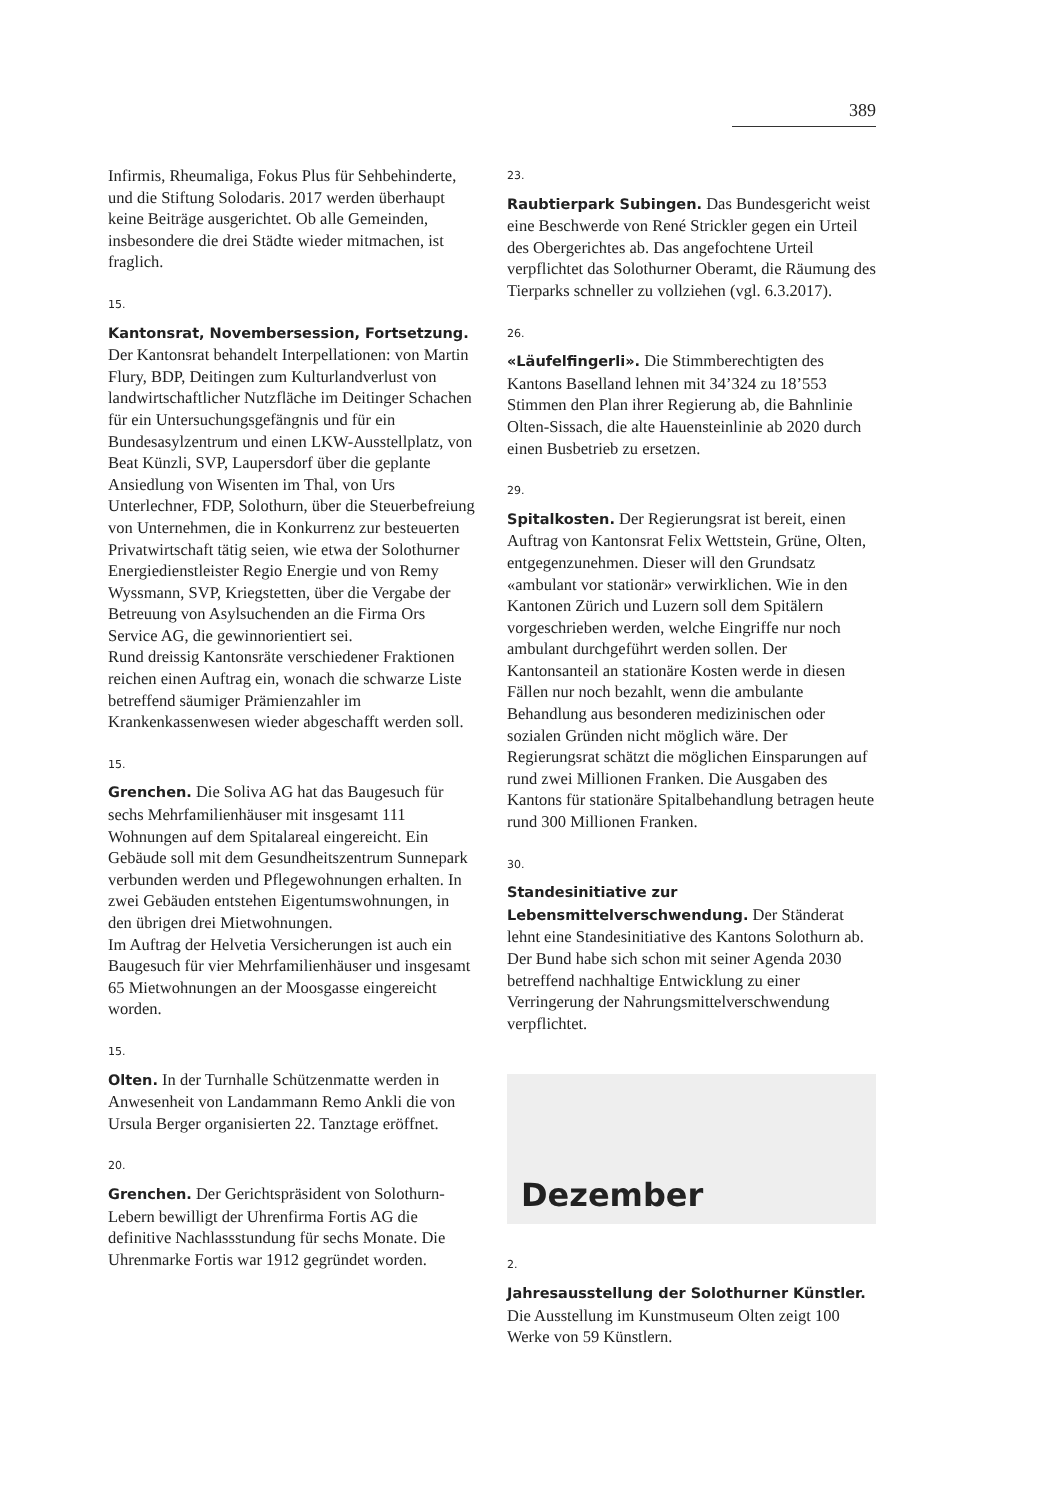389
Infirmis, Rheumaliga, Fokus Plus für Sehbehinderte, und die Stiftung Solodaris. 2017 werden überhaupt keine Beiträge ausgerichtet. Ob alle Gemeinden, insbesondere die drei Städte wieder mitmachen, ist fraglich.
15.
Kantonsrat, Novembersession, Fortsetzung. Der Kantonsrat behandelt Interpellationen: von Martin Flury, BDP, Deitingen zum Kulturlandverlust von landwirtschaftlicher Nutzfläche im Deitinger Schachen für ein Untersuchungsgefängnis und für ein Bundesasylzentrum und einen LKW-Ausstellplatz, von Beat Künzli, SVP, Laupersdorf über die geplante Ansiedlung von Wisenten im Thal, von Urs Unterlechner, FDP, Solothurn, über die Steuerbefreiung von Unternehmen, die in Konkurrenz zur besteuerten Privatwirtschaft tätig seien, wie etwa der Solothurner Energiedienstleister Regio Energie und von Remy Wyssmann, SVP, Kriegstetten, über die Vergabe der Betreuung von Asylsuchenden an die Firma Ors Service AG, die gewinnorientiert sei.
Rund dreissig Kantonsräte verschiedener Fraktionen reichen einen Auftrag ein, wonach die schwarze Liste betreffend säumiger Prämienzahler im Krankenkassenwesen wieder abgeschafft werden soll.
15.
Grenchen. Die Soliva AG hat das Baugesuch für sechs Mehrfamilienhäuser mit insgesamt 111 Wohnungen auf dem Spitalareal eingereicht. Ein Gebäude soll mit dem Gesundheitszentrum Sunnepark verbunden werden und Pflegewohnungen erhalten. In zwei Gebäuden entstehen Eigentumswohnungen, in den übrigen drei Mietwohnungen.
Im Auftrag der Helvetia Versicherungen ist auch ein Baugesuch für vier Mehrfamilienhäuser und insgesamt 65 Mietwohnungen an der Moosgasse eingereicht worden.
15.
Olten. In der Turnhalle Schützenmatte werden in Anwesenheit von Landammann Remo Ankli die von Ursula Berger organisierten 22. Tanztage eröffnet.
20.
Grenchen. Der Gerichtspräsident von Solothurn-Lebern bewilligt der Uhrenfirma Fortis AG die definitive Nachlassstundung für sechs Monate. Die Uhrenmarke Fortis war 1912 gegründet worden.
23.
Raubtierpark Subingen. Das Bundesgericht weist eine Beschwerde von René Strickler gegen ein Urteil des Obergerichtes ab. Das angefochtene Urteil verpflichtet das Solothurner Oberamt, die Räumung des Tierparks schneller zu vollziehen (vgl. 6.3.2017).
26.
«Läufelfingerli». Die Stimmberechtigten des Kantons Baselland lehnen mit 34’324 zu 18’553 Stimmen den Plan ihrer Regierung ab, die Bahnlinie Olten-Sissach, die alte Hauensteinlinie ab 2020 durch einen Busbetrieb zu ersetzen.
29.
Spitalkosten. Der Regierungsrat ist bereit, einen Auftrag von Kantonsrat Felix Wettstein, Grüne, Olten, entgegenzunehmen. Dieser will den Grundsatz «ambulant vor stationär» verwirklichen. Wie in den Kantonen Zürich und Luzern soll dem Spitälern vorgeschrieben werden, welche Eingriffe nur noch ambulant durchgeführt werden sollen. Der Kantonsanteil an stationäre Kosten werde in diesen Fällen nur noch bezahlt, wenn die ambulante Behandlung aus besonderen medizinischen oder sozialen Gründen nicht möglich wäre. Der Regierungsrat schätzt die möglichen Einsparungen auf rund zwei Millionen Franken. Die Ausgaben des Kantons für stationäre Spitalbehandlung betragen heute rund 300 Millionen Franken.
30.
Standesinitiative zur Lebensmittelverschwendung. Der Ständerat lehnt eine Standesinitiative des Kantons Solothurn ab. Der Bund habe sich schon mit seiner Agenda 2030 betreffend nachhaltige Entwicklung zu einer Verringerung der Nahrungsmittelverschwendung verpflichtet.
Dezember
2.
Jahresausstellung der Solothurner Künstler. Die Ausstellung im Kunstmuseum Olten zeigt 100 Werke von 59 Künstlern.